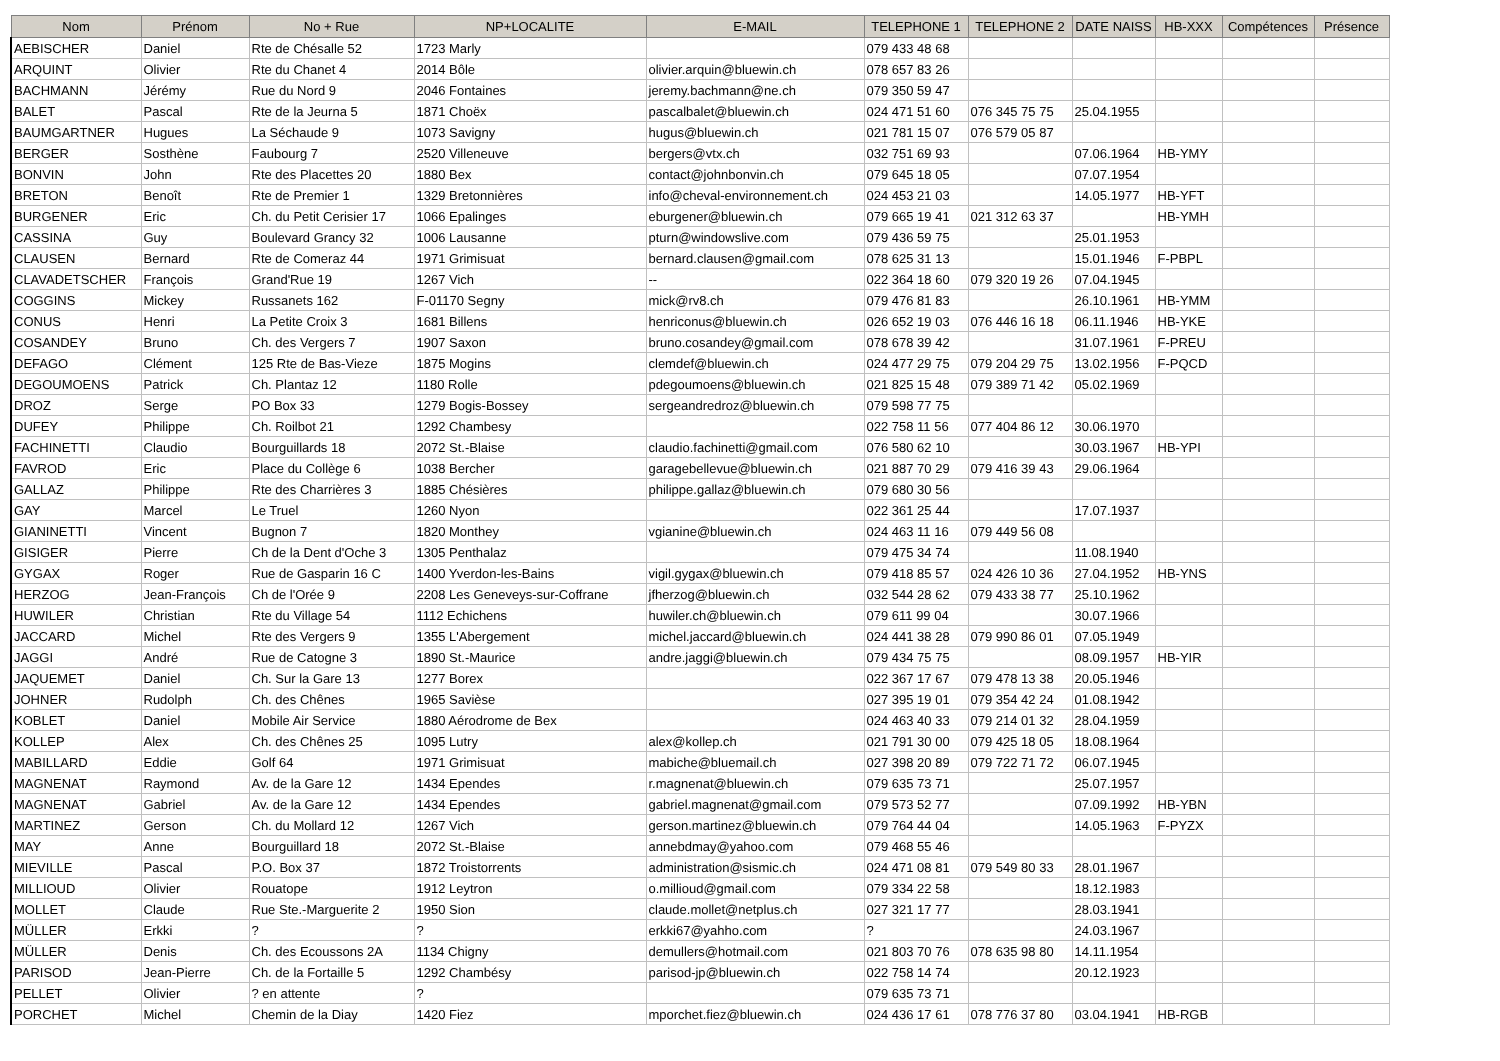| Nom | Prénom | No + Rue | NP+LOCALITE | E-MAIL | TELEPHONE 1 | TELEPHONE 2 | DATE NAISS | HB-XXX | Compétences | Présence |
| --- | --- | --- | --- | --- | --- | --- | --- | --- | --- | --- |
| AEBISCHER | Daniel | Rte de Chésalle 52 | 1723 Marly | | 079 433 48 68 | | | | | |
| ARQUINT | Olivier | Rte du Chanet 4 | 2014 Bôle | olivier.arquin@bluewin.ch | 078 657 83 26 | | | | | |
| BACHMANN | Jérémy | Rue du Nord 9 | 2046 Fontaines | jeremy.bachmann@ne.ch | 079 350 59 47 | | | | | |
| BALET | Pascal | Rte de la Jeurna 5 | 1871 Choëx | pascalbalet@bluewin.ch | 024 471 51 60 | 076 345 75 75 | 25.04.1955 | | | |
| BAUMGARTNER | Hugues | La Séchaude 9 | 1073 Savigny | hugus@bluewin.ch | 021 781 15 07 | 076 579 05 87 | | | | |
| BERGER | Sosthène | Faubourg 7 | 2520 Villeneuve | bergers@vtx.ch | 032 751 69 93 | | 07.06.1964 | HB-YMY | | |
| BONVIN | John | Rte des Placettes 20 | 1880 Bex | contact@johnbonvin.ch | 079 645 18 05 | | 07.07.1954 | | | |
| BRETON | Benoît | Rte de Premier 1 | 1329 Bretonnières | info@cheval-environnement.ch | 024 453 21 03 | | 14.05.1977 | HB-YFT | | |
| BURGENER | Eric | Ch. du Petit Cerisier 17 | 1066 Epalinges | eburgener@bluewin.ch | 079 665 19 41 | 021 312 63 37 | | HB-YMH | | |
| CASSINA | Guy | Boulevard Grancy 32 | 1006 Lausanne | pturn@windowslive.com | 079 436 59 75 | | 25.01.1953 | | | |
| CLAUSEN | Bernard | Rte de Comeraz 44 | 1971 Grimisuat | bernard.clausen@gmail.com | 078 625 31 13 | | 15.01.1946 | F-PBPL | | |
| CLAVADETSCHER | François | Grand'Rue 19 | 1267 Vich | -- | 022 364 18 60 | 079 320 19 26 | 07.04.1945 | | | |
| COGGINS | Mickey | Russanets 162 | F-01170 Segny | mick@rv8.ch | 079 476 81 83 | | 26.10.1961 | HB-YMM | | |
| CONUS | Henri | La Petite Croix 3 | 1681 Billens | henriconus@bluewin.ch | 026 652 19 03 | 076 446 16 18 | 06.11.1946 | HB-YKE | | |
| COSANDEY | Bruno | Ch. des Vergers 7 | 1907 Saxon | bruno.cosandey@gmail.com | 078 678 39 42 | | 31.07.1961 | F-PREU | | |
| DEFAGO | Clément | 125 Rte de Bas-Vieze | 1875 Mogins | clemdef@bluewin.ch | 024 477 29 75 | 079 204 29 75 | 13.02.1956 | F-PQCD | | |
| DEGOUMOENS | Patrick | Ch. Plantaz 12 | 1180 Rolle | pdegoumoens@bluewin.ch | 021 825 15 48 | 079 389 71 42 | 05.02.1969 | | | |
| DROZ | Serge | PO Box 33 | 1279 Bogis-Bossey | sergeandredroz@bluewin.ch | 079 598 77 75 | | | | | |
| DUFEY | Philippe | Ch. Roilbot 21 | 1292 Chambesy | | 022 758 11 56 | 077 404 86 12 | 30.06.1970 | | | |
| FACHINETTI | Claudio | Bourguillards 18 | 2072 St.-Blaise | claudio.fachinetti@gmail.com | 076 580 62 10 | | 30.03.1967 | HB-YPI | | |
| FAVROD | Eric | Place du Collège 6 | 1038 Bercher | garagebellevue@bluewin.ch | 021 887 70 29 | 079 416 39 43 | 29.06.1964 | | | |
| GALLAZ | Philippe | Rte des Charrières 3 | 1885 Chésières | philippe.gallaz@bluewin.ch | 079 680 30 56 | | | | | |
| GAY | Marcel | Le Truel | 1260 Nyon | | 022 361 25 44 | | 17.07.1937 | | | |
| GIANINETTI | Vincent | Bugnon 7 | 1820 Monthey | vgianine@bluewin.ch | 024 463 11 16 | 079 449 56 08 | | | | |
| GISIGER | Pierre | Ch de la Dent d'Oche 3 | 1305 Penthalaz | | 079 475 34 74 | | 11.08.1940 | | | |
| GYGAX | Roger | Rue de Gasparin 16 C | 1400 Yverdon-les-Bains | vigil.gygax@bluewin.ch | 079 418 85 57 | 024 426 10 36 | 27.04.1952 | HB-YNS | | |
| HERZOG | Jean-François | Ch de l'Orée 9 | 2208 Les Geneveys-sur-Coffrane | jfherzog@bluewin.ch | 032 544 28 62 | 079 433 38 77 | 25.10.1962 | | | |
| HUWILER | Christian | Rte du Village 54 | 1112 Echichens | huwiler.ch@bluewin.ch | 079 611 99 04 | | 30.07.1966 | | | |
| JACCARD | Michel | Rte des Vergers 9 | 1355 L'Abergement | michel.jaccard@bluewin.ch | 024 441 38 28 | 079 990 86 01 | 07.05.1949 | | | |
| JAGGI | André | Rue de Catogne 3 | 1890 St.-Maurice | andre.jaggi@bluewin.ch | 079 434 75 75 | | 08.09.1957 | HB-YIR | | |
| JAQUEMET | Daniel | Ch. Sur la Gare 13 | 1277 Borex | | 022 367 17 67 | 079 478 13 38 | 20.05.1946 | | | |
| JOHNER | Rudolph | Ch. des Chênes | 1965 Savièse | | 027 395 19 01 | 079 354 42 24 | 01.08.1942 | | | |
| KOBLET | Daniel | Mobile Air Service | 1880 Aérodrome de Bex | | 024 463 40 33 | 079 214 01 32 | 28.04.1959 | | | |
| KOLLEP | Alex | Ch. des Chênes 25 | 1095 Lutry | alex@kollep.ch | 021 791 30 00 | 079 425 18 05 | 18.08.1964 | | | |
| MABILLARD | Eddie | Golf 64 | 1971 Grimisuat | mabiche@bluemail.ch | 027 398 20 89 | 079 722 71 72 | 06.07.1945 | | | |
| MAGNENAT | Raymond | Av. de la Gare 12 | 1434 Ependes | r.magnenat@bluewin.ch | 079 635 73 71 | | 25.07.1957 | | | |
| MAGNENAT | Gabriel | Av. de la Gare 12 | 1434 Ependes | gabriel.magnenat@gmail.com | 079 573 52 77 | | 07.09.1992 | HB-YBN | | |
| MARTINEZ | Gerson | Ch. du Mollard 12 | 1267 Vich | gerson.martinez@bluewin.ch | 079 764 44 04 | | 14.05.1963 | F-PYZX | | |
| MAY | Anne | Bourguillard 18 | 2072 St.-Blaise | annebdmay@yahoo.com | 079 468 55 46 | | | | | |
| MIEVILLE | Pascal | P.O. Box 37 | 1872 Troistorrents | administration@sismic.ch | 024 471 08 81 | 079 549 80 33 | 28.01.1967 | | | |
| MILLIOUD | Olivier | Rouatope | 1912 Leytron | o.millioud@gmail.com | 079 334 22 58 | | 18.12.1983 | | | |
| MOLLET | Claude | Rue Ste.-Marguerite 2 | 1950 Sion | claude.mollet@netplus.ch | 027 321 17 77 | | 28.03.1941 | | | |
| MÜLLER | Erkki | ? | ? | erkki67@yahho.com | ? | | 24.03.1967 | | | |
| MÜLLER | Denis | Ch. des Ecoussons 2A | 1134 Chigny | demullers@hotmail.com | 021 803 70 76 | 078 635 98 80 | 14.11.1954 | | | |
| PARISOD | Jean-Pierre | Ch. de la Fortaille 5 | 1292 Chambésy | parisod-jp@bluewin.ch | 022 758 14 74 | | 20.12.1923 | | | |
| PELLET | Olivier | ? en attente | ? | | 079 635 73 71 | | | | | |
| PORCHET | Michel | Chemin de la Diay | 1420 Fiez | mporchet.fiez@bluewin.ch | 024 436 17 61 | 078 776 37 80 | 03.04.1941 | HB-RGB | | |